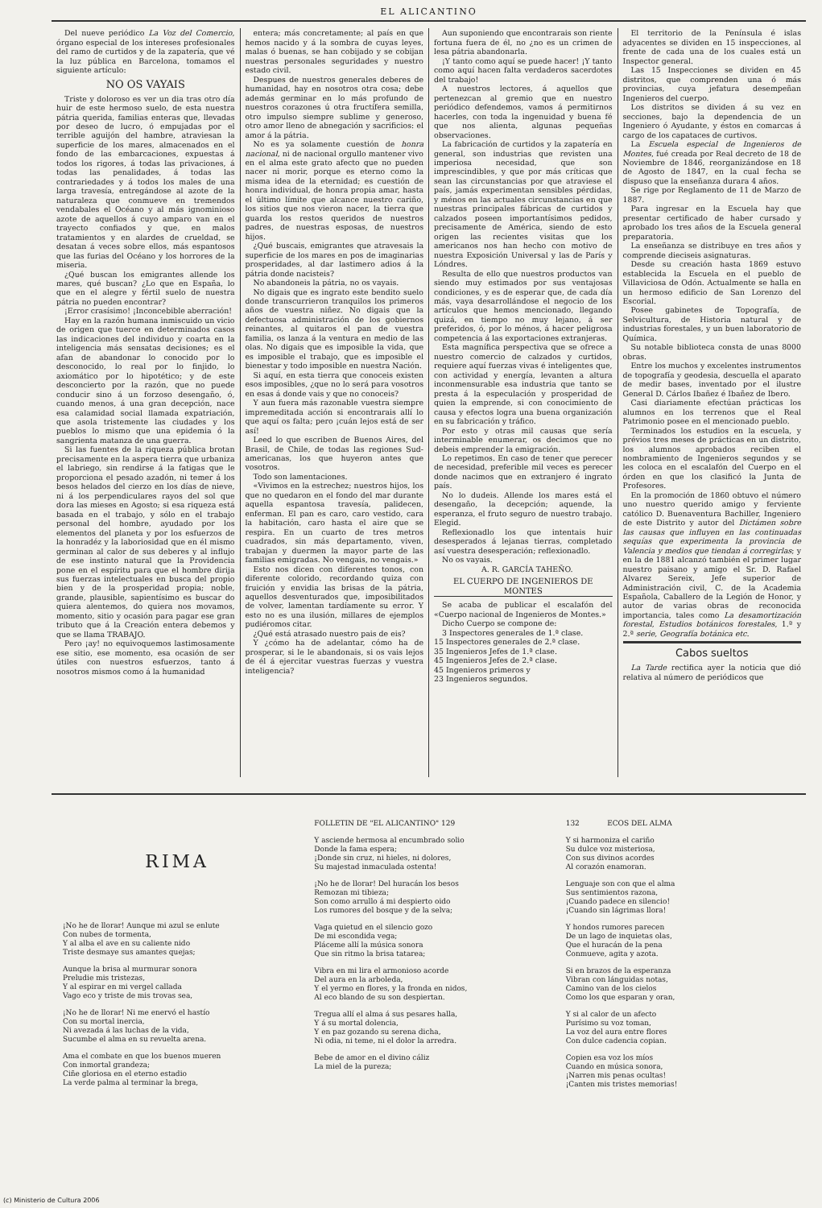EL ALICANTINO
Del nueve periódico La Voz del Comercio, órgano especial de los intereses profesionales del ramo de curtidos y de la zapatería, que vé la luz pública en Barcelona, tomamos el siguiente artículo:
NO OS VAYAIS
Triste y doloroso es ver un dia tras otro día huir de este hermoso suelo, de esta nuestra pátria querida, familias enteras que, llevadas por deseo de lucro, ó empujadas por el terrible aguijón del hambre, atraviesan la superficie de los mares, almacenados en el fondo de las embarcaciones, expuestas á todos los rigores, á todas las privaciones, á todas las penalidades, á todas las contrariedades y á todos los males de una larga travesía, entregándose al azote de la naturaleza que conmueve en tremendos vendabales el Océano y al más ignominioso azote de aquellos á cuyo amparo van en el trayecto confiados y que, en malos tratamientos y en alardes de crueldad, se desatan á veces sobre ellos, más espantosos que las furias del Océano y los horrores de la miseria.
¿Qué buscan los emigrantes allende los mares, qué buscan? ¿Lo que en España, lo que en el alegre y fértil suelo de nuestra pátria no pueden encontrar?
¡Error crasísimo! ¡Inconcebible aberración!
Hay en la razón humana inmiscuido un vicio de origen que tuerce en determinados casos las indicaciones del individuo y coarta en la inteligencia más sensatas decisiones; es el afan de abandonar lo conocido por lo desconocido, lo real por lo finjido, lo axiomático por lo hipotético; y de este desconcierto por la razón, que no puede conducir sino á un forzoso desengaño, ó, cuando menos, á una gran decepción, nace esa calamidad social llamada expatriación, que asola tristemente las ciudades y los pueblos lo mismo que una epidemia ó la sangrienta matanza de una guerra.
Si las fuentes de la riqueza pública brotan precisamente en la aspera tierra que urbaniza el labriego, sin rendirse á la fatigas que le proporciona el pesado azadón, ni temer á los besos helados del cierzo en los días de nieve, ni á los perpendiculares rayos del sol que dora las mieses en Agosto; si esa riqueza está basada en el trabajo, y sólo en el trabajo personal del hombre, ayudado por los elementos del planeta y por los esfuerzos de la honradéz y la laboriosidad que en él mismo germinan al calor de sus deberes y al influjo de ese instinto natural que la Providencia pone en el espíritu para que el hombre dirija sus fuerzas intelectuales en busca del propio bien y de la prosperidad propia; noble, grande, plausible, sapientísimo es buscar do quiera alentemos, do quiera nos movamos, momento, sitio y ocasión para pagar ese gran tributo que á la Creación entera debemos y que se llama TRABAJO.
Pero ¡ay! no equivoquemos lastimosamente ese sitio, ese momento, esa ocasión de ser útiles con nuestros esfuerzos, tanto á nosotros mismos como á la humanidad
entera; más concretamente; al país en que hemos nacido y á la sombra de cuyas leyes, malas ó buenas, se han cobijado y se cobijan nuestras personales seguridades y nuestro estado civil.
Despues de nuestros generales deberes de humanidad, hay en nosotros otra cosa; debe además germinar en lo más profundo de nuestros corazones ú otra fructífera semilla, otro impulso siempre sublime y generoso, otro amor lleno de abnegación y sacrificios: el amor á la pátria.
No es ya solamente cuestión de honra nacional, ni de nacional orgullo mantener vivo en el alma este grato afecto que no pueden nacer ni morir, porque es eterno como la misma idea de la eternidad; es cuestión de honra individual, de honra propia amar, hasta el último límite que alcance nuestro cariño, los sitios que nos vieron nacer, la tierra que guarda los restos queridos de nuestros padres, de nuestras esposas, de nuestros hijos.
¿Qué buscais, emigrantes que atravesais la superficie de los mares en pos de imaginarias prosperidades, al dar lastimero adios á la pátria donde nacisteis?
No abandoneis la pátria, no os vayais.
No digais que es ingrato este bendito suelo donde transcurrieron tranquilos los primeros años de vuestra niñez. No digais que la defectuosa administración de los gobiernos reinantes, al quitaros el pan de vuestra familia, os lanza á la ventura en medio de las olas. No digais que es imposible la vida, que es imposible el trabajo, que es imposible el bienestar y todo imposible en nuestra Nación.
Si aquí, en esta tierra que conoceis existen esos imposibles, ¿que no lo será para vosotros en esas á donde vais y que no conoceis?
Y aun fuera más razonable vuestra siempre impremeditada acción si encontrarais allí lo que aquí os falta; pero ¡cuán lejos está de ser así!
Leed lo que escriben de Buenos Aires, del Brasil, de Chile, de todas las regiones Sud-americanas, los que huyeron antes que vosotros.
Todo son lamentaciones.
«Vivimos en la estrechez; nuestros hijos, los que no quedaron en el fondo del mar durante aquella espantosa travesía, palidecen, enferman. El pan es caro, caro vestido, cara la habitación, caro hasta el aire que se respira. En un cuarto de tres metros cuadrados, sin más departamento, viven, trabajan y duermen la mayor parte de las familias emigradas. No vengais, no vengais.»
Esto nos dicen con diferentes tonos, con diferente colorido, recordando quiza con fruición y envidia las brisas de la pátria, aquellos desventurados que, imposibilitados de volver, lamentan tardíamente su error. Y esto no es una ilusión, millares de ejemplos pudiéromos citar.
¿Qué está atrasado nuestro pais de eis?
Y ¿cómo ha de adelantar, cómo ha de prosperar, si le le abandonais, si os vais lejos de él á ejercitar vuestras fuerzas y vuestra inteligencia?
Aun suponiendo que encontrarais son riente fortuna fuera de él, no ¿no es un crimen de lesa pátria abandonarla.
¡Y tanto como aquí se puede hacer! ¡Y tanto como aquí hacen falta verdaderos sacerdotes del trabajo!
A nuestros lectores, á aquellos que pertenezcan al gremio que en nuestro periódico defendemos, vamos á permitirnos hacerles, con toda la ingenuidad y buena fé que nos alienta, algunas pequeñas observaciones.
La fabricación de curtidos y la zapatería en general, son industrias que revisten una imperiosa necesidad, que son imprescindibles, y que por más críticas que sean las circunstancias por que atraviese el país, jamás experimentan sensibles pérdidas, y ménos en las actuales circunstancias en que nuestras principales fábricas de curtidos y calzados poseen importantísimos pedidos, precisamente de América, siendo de esto origen las recientes visitas que los americanos nos han hecho con motivo de nuestra Exposición Universal y las de París y Lóndres.
Resulta de ello que nuestros productos van siendo muy estimados por sus ventajosas condiciones, y es de esperar que, de cada día más, vaya desarrollándose el negocio de los artículos que hemos mencionado, llegando quizá, en tiempo no muy lejano, á ser preferidos, ó, por lo ménos, á hacer peligrosa competencia á las exportaciones extranjeras.
Esta magnífica perspectiva que se ofrece a nuestro comercio de calzados y curtidos, requiere aquí fuerzas vivas é inteligentes que, con actividad y energía, levanten a altura inconmensurable esa industria que tanto se presta á la especulación y prosperidad de quien la emprende, si con conocimiento de causa y efectos logra una buena organización en su fabricación y tráfico.
Por esto y otras mil causas que sería interminable enumerar, os decimos que no debeis emprender la emigración.
Lo repetimos. En caso de tener que perecer de necesidad, preferible mil veces es perecer donde nacimos que en extranjero é ingrato país.
No lo dudeis. Allende los mares está el desengaño, la decepción; aquende, la esperanza, el fruto seguro de nuestro trabajo. Elegid.
Reflexionadlo los que intentais huir desesperados á lejanas tierras, completado así vuestra desesperación; reflexionadlo.
No os vayais.
A. R. GARCÍA TAHEÑO.
EL CUERPO DE INGENIEROS DE MONTES
Se acaba de publicar el escalafón del «Cuerpo nacional de Ingenieros de Montes.»
Dicho Cuerpo se compone de:
3 Inspectores generales de 1.ª clase.
15 Inspectores generales de 2.ª clase.
35 Ingenieros Jefes de 1.ª clase.
45 Ingenieros Jefes de 2.ª clase.
45 Ingenieros primeros y
23 Ingenieros segundos.
El territorio de la Península é islas adyacentes se dividen en 15 inspecciones, al frente de cada una de los cuales está un Inspector general.
Las 15 Inspecciones se dividen en 45 distritos, que comprenden una ó más provincias, cuya jefatura desempeñan Ingenieros del cuerpo.
Los distritos se dividen á su vez en secciones, bajo la dependencia de un Ingeniero ó Ayudante, y éstos en comarcas á cargo de los capataces de curtivos.
La Escuela especial de Ingenieros de Montes, fué creada por Real decreto de 18 de Noviembre de 1846, reorganizándose en 18 de Agosto de 1847, en la cual fecha se dispuso que la enseñanza durara 4 años.
Se rige por Reglamento de 11 de Marzo de 1887.
Para ingresar en la Escuela hay que presentar certificado de haber cursado y aprobado los tres años de la Escuela general preparatoria.
La enseñanza se distribuye en tres años y comprende dieciseis asignaturas.
Desde su creación hasta 1869 estuvo establecida la Escuela en el pueblo de Villaviciosa de Odón. Actualmente se halla en un hermoso edificio de San Lorenzo del Escorial.
Posee gabinetes de Topografía, de Selvicultura, de Historia natural y de industrias forestales, y un buen laboratorio de Química.
Su notable biblioteca consta de unas 8000 obras.
Entre los muchos y excelentes instrumentos de topografía y geodesia, descuella el aparato de medir bases, inventado por el ilustre General D. Cárlos Ibañez é Ibañez de Ibero.
Casi diariamente efectúan prácticas los alumnos en los terrenos que el Real Patrimonio posee en el mencionado pueblo.
Terminados los estudios en la escuela, y prévios tres meses de prácticas en un distrito, los alumnos aprobados reciben el nombramiento de Ingenieros segundos y se les coloca en el escalafón del Cuerpo en el órden en que los clasificó la Junta de Profesores.
En la promoción de 1860 obtuvo el número uno nuestro querido amigo y ferviente católico D. Buenaventura Bachiller, Ingeniero de este Distrito y autor del Dictámen sobre las causas que influyen en las continuadas sequías que experimenta la provincia de Valencia y medios que tiendan á corregirlas; y en la de 1881 alcanzó también el primer lugar nuestro paisano y amigo el Sr. D. Rafael Alvarez Sereix, Jefe superior de Administración civil, C. de la Academia Española, Caballero de la Legión de Honor, y autor de varias obras de reconocida importancia, tales como La desamortización forestal, Estudios botánicos forestales, 1.ª y 2.ª serie, Geografía botánica etc.
Cabos sueltos
La Tarde rectifica ayer la noticia que dió relativa al número de periódicos que
RIMA
¡No he de llorar! Aunque mi azul se enlute
Con nubes de tormenta,
Y al alba el ave en su caliente nido
Triste desmaye sus amantes quejas;
Aunque la brisa al murmurar sonora
Preludie mis tristezas,
Y al espirar en mi vergel callada
Vago eco y triste de mis trovas sea,
¡No he de llorar! Ni me enervó el hastío
Con su mortal inercia,
Ni avezada á las luchas de la vida,
Sucumbe el alma en su revuelta arena.
Ama el combate en que los buenos mueren
Con inmortal grandeza;
Ciñe gloriosa en el eterno estadio
La verde palma al terminar la brega,
FOLLETIN DE "EL ALICANTINO" 129
Y asciende hermosa al encumbrado solio
Donde la fama espera;
¡Donde sin cruz, ni hieles, ni dolores,
Su majestad inmaculada ostenta!
¡No he de llorar! Del huracán los besos
Remozan mi tibieza;
Son como arrullo á mi despierto oido
Los rumores del bosque y de la selva;
Vaga quietud en el silencio gozo
De mi escondida vega;
Pláceme allí la música sonora
Que sin ritmo la brisa tatarea;
Vibra en mi lira el armonioso acorde
Del aura en la arboleda,
Y el yermo en flores, y la fronda en nidos,
Al eco blando de su son despiertan.
Tregua allí el alma á sus pesares halla,
Y á su mortal dolencia,
Y en paz gozando su serena dicha,
Ni odia, ni teme, ni el dolor la arredra.
Bebe de amor en el divino cáliz
La miel de la pureza;
132 ECOS DEL ALMA
Y si harmoniza el cariño
Su dulce voz misteriosa,
Con sus divinos acordes
Al corazón enamoran.
Lenguaje son con que el alma
Sus sentimientos razona,
¡Cuando padece en silencio!
¡Cuando sin lágrimas llora!
Y hondos rumores parecen
De un lago de inquietas olas,
Que el huracán de la pena
Conmueve, agita y azota.
Si en brazos de la esperanza
Vibran con lánguidas notas,
Camino van de los cielos
Como los que esparan y oran,
Y si al calor de un afecto
Purísimo su voz toman,
La voz del aura entre flores
Con dulce cadencia copian.
Copien esa voz los míos
Cuando en música sonora,
¡Narren mis penas ocultas!
¡Canten mis tristes memorias!
(c) Ministerio de Cultura 2006